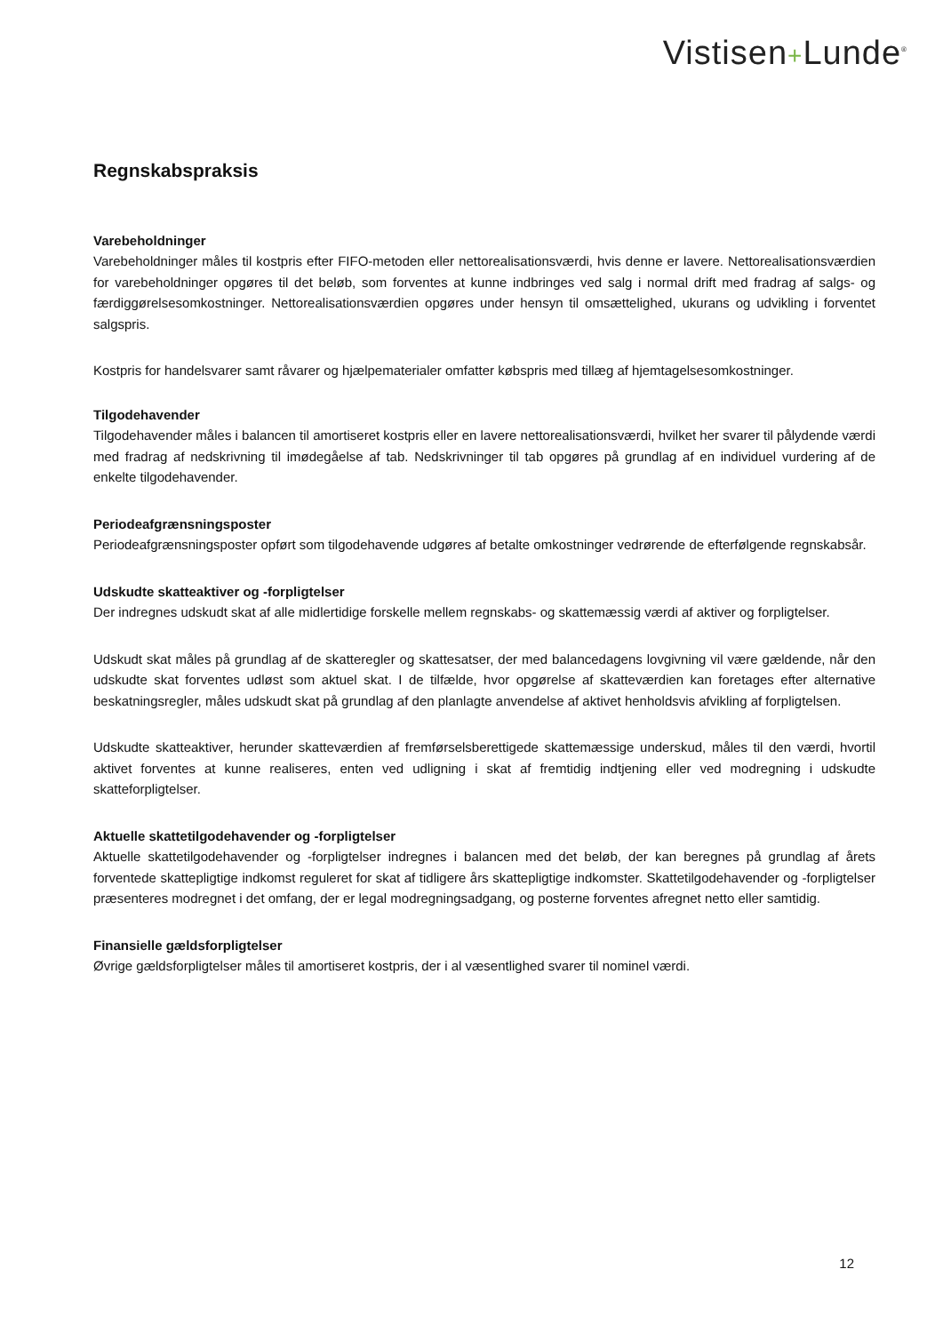Vistisen+Lunde<sup>®</sup>
Regnskabspraksis
Varebeholdninger
Varebeholdninger måles til kostpris efter FIFO-metoden eller nettorealisationsværdi, hvis denne er lavere. Nettorealisationsværdien for varebeholdninger opgøres til det beløb, som forventes at kunne indbringes ved salg i normal drift med fradrag af salgs- og færdiggørelsesomkostninger. Nettorealisationsværdien opgøres under hensyn til omsættelighed, ukurans og udvikling i forventet salgspris.
Kostpris for handelsvarer samt råvarer og hjælpematerialer omfatter købspris med tillæg af hjemtagelsesomkostninger.
Tilgodehavender
Tilgodehavender måles i balancen til amortiseret kostpris eller en lavere nettorealisationsværdi, hvilket her svarer til pålydende værdi med fradrag af nedskrivning til imødegåelse af tab. Nedskrivninger til tab opgøres på grundlag af en individuel vurdering af de enkelte tilgodehavender.
Periodeafgrænsningsposter
Periodeafgrænsningsposter opført som tilgodehavende udgøres af betalte omkostninger vedrørende de efterfølgende regnskabsår.
Udskudte skatteaktiver og -forpligtelser
Der indregnes udskudt skat af alle midlertidige forskelle mellem regnskabs- og skattemæssig værdi af aktiver og forpligtelser.
Udskudt skat måles på grundlag af de skatteregler og skattesatser, der med balancedagens lovgivning vil være gældende, når den udskudte skat forventes udløst som aktuel skat. I de tilfælde, hvor opgørelse af skatteværdien kan foretages efter alternative beskatningsregler, måles udskudt skat på grundlag af den planlagte anvendelse af aktivet henholdsvis afvikling af forpligtelsen.
Udskudte skatteaktiver, herunder skatteværdien af fremførselsberettigede skattemæssige underskud, måles til den værdi, hvortil aktivet forventes at kunne realiseres, enten ved udligning i skat af fremtidig indtjening eller ved modregning i udskudte skatteforpligtelser.
Aktuelle skattetilgodehavender og -forpligtelser
Aktuelle skattetilgodehavender og -forpligtelser indregnes i balancen med det beløb, der kan beregnes på grundlag af årets forventede skattepligtige indkomst reguleret for skat af tidligere års skattepligtige indkomster. Skattetilgodehavender og -forpligtelser præsenteres modregnet i det omfang, der er legal modregningsadgang, og posterne forventes afregnet netto eller samtidig.
Finansielle gældsforpligtelser
Øvrige gældsforpligtelser måles til amortiseret kostpris, der i al væsentlighed svarer til nominel værdi.
12